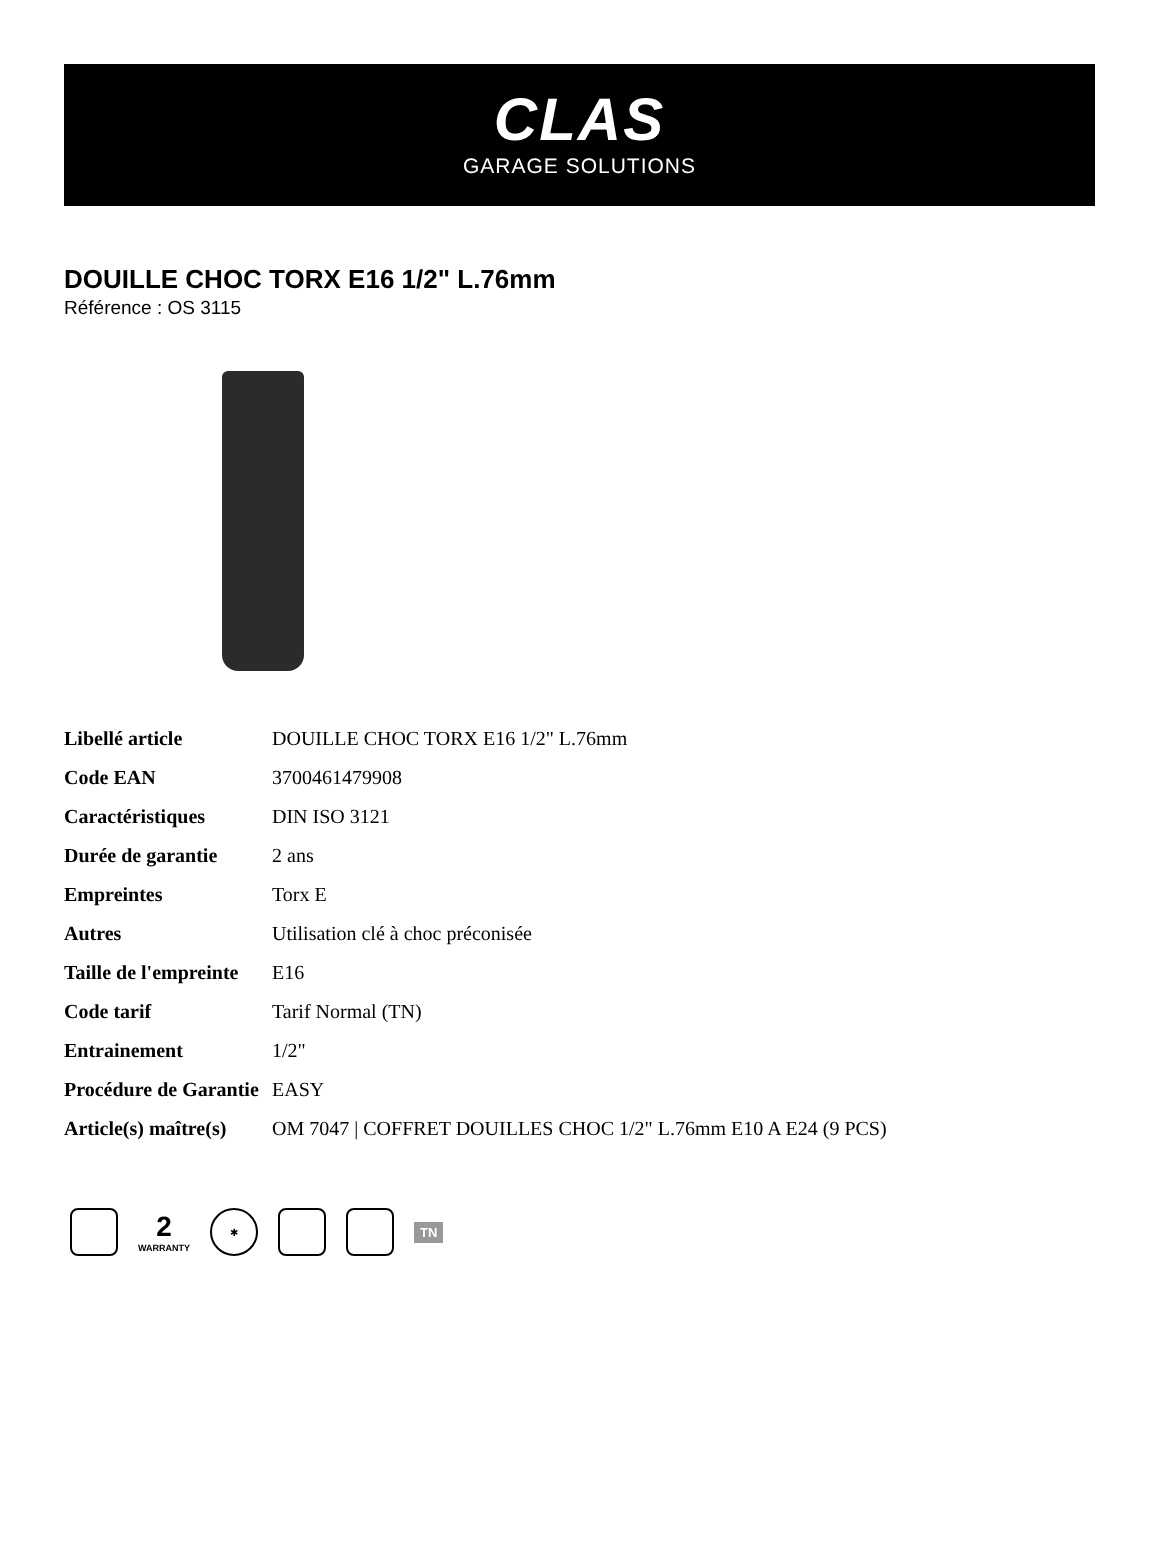CLAS
GARAGE SOLUTIONS
DOUILLE CHOC TORX E16 1/2" L.76mm
Référence : OS 3115
| Libellé article | DOUILLE CHOC TORX E16 1/2" L.76mm |
| Code EAN | 3700461479908 |
| Caractéristiques | DIN ISO 3121 |
| Durée de garantie | 2 ans |
| Empreintes | Torx E |
| Autres | Utilisation clé à choc préconisée |
| Taille de l'empreinte | E16 |
| Code tarif | Tarif Normal (TN) |
| Entrainement | 1/2" |
| Procédure de Garantie | EASY |
| Article(s) maître(s) | OM 7047 / COFFRET DOUILLES CHOC 1/2" L.76mm E10 A E24 (9 PCS) |
2
WARRANTY
✱
TN